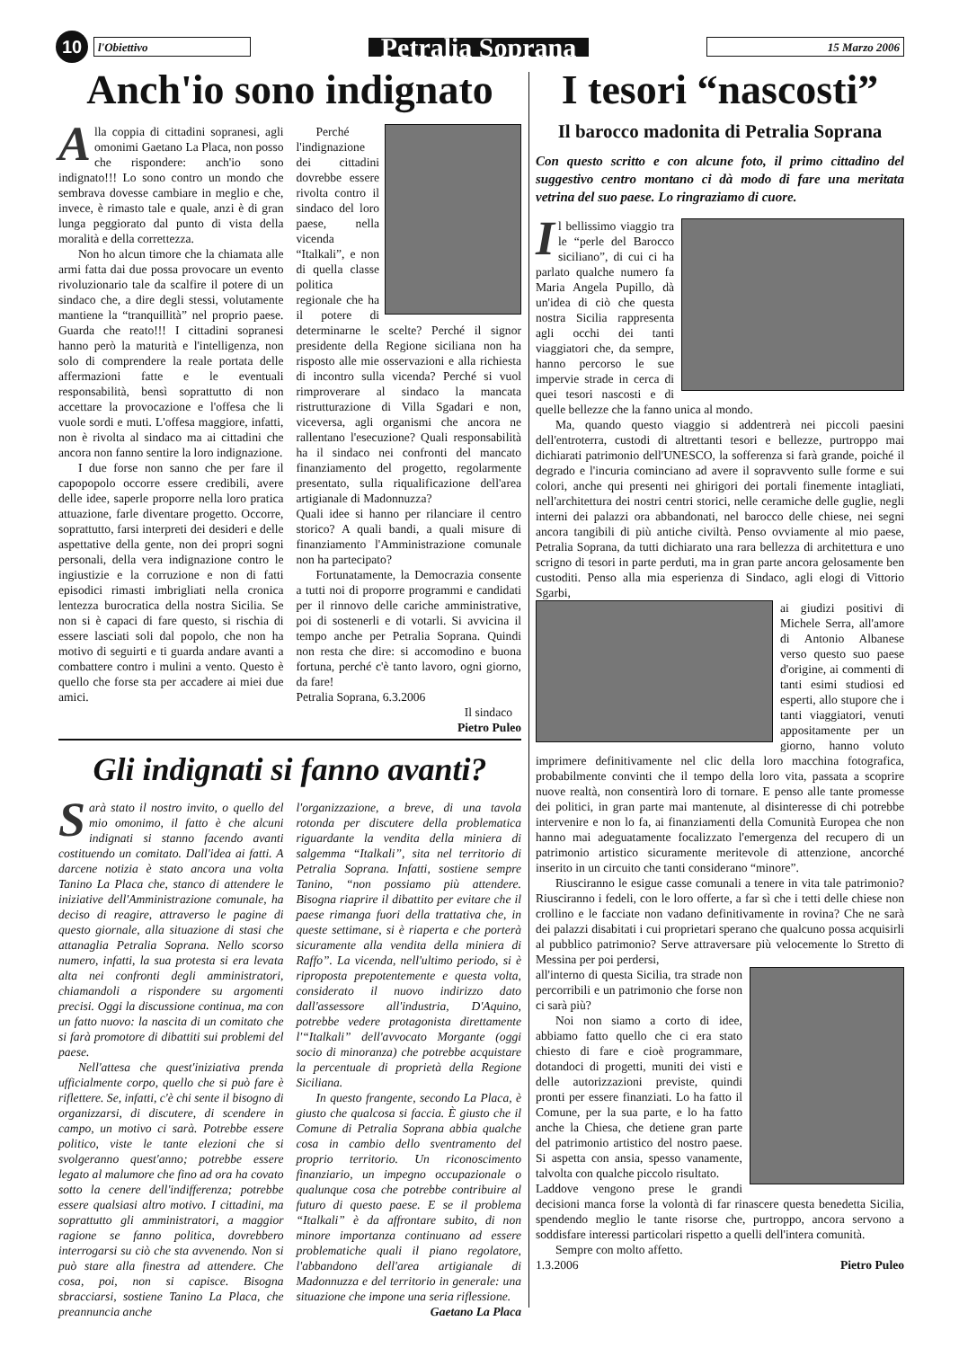10 l'Obiettivo
Petralia Soprana 15 Marzo 2006
Anch'io sono indignato
Alla coppia di cittadini sopranesi, agli omonimi Gaetano La Placa, non posso che rispondere: anch'io sono indignato!!! Lo sono contro un mondo che sembrava dovesse cambiare in meglio e che, invece, è rimasto tale e quale, anzi è di gran lunga peggiorato dal punto di vista della moralità e della correttezza.
Non ho alcun timore che la chiamata alle armi fatta dai due possa provocare un evento rivoluzionario tale da scalfire il potere di un sindaco che, a dire degli stessi, volutamente mantiene la “tranquillità” nel proprio paese. Guarda che reato!!! I cittadini sopranesi hanno però la maturità e l'intelligenza, non solo di comprendere la reale portata delle affermazioni fatte e le eventuali responsabilità, bensì soprattutto di non accettare la provocazione e l'offesa che li vuole sordi e muti. L'offesa maggiore, infatti, non è rivolta al sindaco ma ai cittadini che ancora non fanno sentire la loro indignazione.
I due forse non sanno che per fare il capopopolo occorre essere credibili, avere delle idee, saperle proporre nella loro pratica attuazione, farle diventare progetto. Occorre, soprattutto, farsi interpreti dei desideri e delle aspettative della gente, non dei propri sogni personali, della vera indignazione contro le ingiustizie e la corruzione e non di fatti episodici rimasti imbrigliati nella cronica lentezza burocratica della nostra Sicilia. Se non si è capaci di fare questo, si rischia di essere lasciati soli dal popolo, che non ha motivo di seguirti e ti guarda andare avanti a combattere contro i mulini a vento. Questo è quello che forse sta per accadere ai miei due amici.
Perché l'indignazione dei cittadini dovrebbe essere rivolta contro il sindaco del loro paese, nella vicenda “Italkali”, e non di quella classe politica regionale che ha il potere di determinarne le scelte? Perché il signor presidente della Regione siciliana non ha risposto alle mie osservazioni e alla richiesta di incontro sulla vicenda? Perché si vuol rimproverare al sindaco la mancata ristrutturazione di Villa Sgadari e non, viceversa, agli organismi che ancora ne rallentano l'esecuzione? Quali responsabilità ha il sindaco nei confronti del mancato finanziamento del progetto, regolarmente presentato, sulla riqualificazione dell'area artigianale di Madonnuzza?
Quali idee si hanno per rilanciare il centro storico? A quali bandi, a quali misure di finanziamento l'Amministrazione comunale non ha partecipato?
Fortunatamente, la Democrazia consente a tutti noi di proporre programmi e candidati per il rinnovo delle cariche amministrative, poi di sostenerli e di votarli. Si avvicina il tempo anche per Petralia Soprana. Quindi non resta che dire: si accomodino e buona fortuna, perché c'è tanto lavoro, ogni giorno, da fare!
Petralia Soprana, 6.3.2006
Il sindaco
Pietro Puleo
Gli indignati si fanno avanti?
Sarà stato il nostro invito, o quello del mio omonimo, il fatto è che alcuni indignati si stanno facendo avanti costituendo un comitato. Dall'idea ai fatti. A darcene notizia è stato ancora una volta Tanino La Placa che, stanco di attendere le iniziative dell'Amministrazione comunale, ha deciso di reagire, attraverso le pagine di questo giornale, alla situazione di stasi che attanaglia Petralia Soprana. Nello scorso numero, infatti, la sua protesta si era levata alta nei confronti degli amministratori, chiamandoli a rispondere su argomenti precisi. Oggi la discussione continua, ma con un fatto nuovo: la nascita di un comitato che si farà promotore di dibattiti sui problemi del paese.
Nell'attesa che quest'iniziativa prenda ufficialmente corpo, quello che si può fare è riflettere. Se, infatti, c'è chi sente il bisogno di organizzarsi, di discutere, di scendere in campo, un motivo ci sarà. Potrebbe essere politico, viste le tante elezioni che si svolgeranno quest'anno; potrebbe essere legato al malumore che fino ad ora ha covato sotto la cenere dell'indifferenza; potrebbe essere qualsiasi altro motivo. I cittadini, ma soprattutto gli amministratori, a maggior ragione se fanno politica, dovrebbero interrogarsi su ciò che sta avvenendo. Non si può stare alla finestra ad attendere. Che cosa, poi, non si capisce. Bisogna sbracciarsi, sostiene Tanino La Placa, che preannuncia anche
l'organizzazione, a breve, di una tavola rotonda per discutere della problematica riguardante la vendita della miniera di salgemma “Italkali”, sita nel territorio di Petralia Soprana. Infatti, sostiene sempre Tanino, “non possiamo più attendere. Bisogna riaprire il dibattito per evitare che il paese rimanga fuori della trattativa che, in queste settimane, si è riaperta e che porterà sicuramente alla vendita della miniera di Raffo”. La vicenda, nell'ultimo periodo, si è riproposta prepotentemente e questa volta, considerato il nuovo indirizzo dato dall'assessore all'industria, D'Aquino, potrebbe vedere protagonista direttamente l'“Italkali” dell'avvocato Morgante (oggi socio di minoranza) che potrebbe acquistare la percentuale di proprietà della Regione Siciliana.
In questo frangente, secondo La Placa, è giusto che qualcosa si faccia. È giusto che il Comune di Petralia Soprana abbia qualche cosa in cambio dello sventramento del proprio territorio. Un riconoscimento finanziario, un impegno occupazionale o qualunque cosa che potrebbe contribuire al futuro di questo paese. E se il problema “Italkali” è da affrontare subito, di non minore importanza continuano ad essere problematiche quali il piano regolatore, l'abbandono dell'area artigianale di Madonnuzza e del territorio in generale: una situazione che impone una seria riflessione.
Gaetano La Placa
I tesori “nascosti”
Il barocco madonita di Petralia Soprana
Con questo scritto e con alcune foto, il primo cittadino del suggestivo centro montano ci dà modo di fare una meritata vetrina del suo paese. Lo ringraziamo di cuore.
Il bellissimo viaggio tra le “perle del Barocco siciliano”, di cui ci ha parlato qualche numero fa Maria Angela Pupillo, dà un'idea di ciò che questa nostra Sicilia rappresenta agli occhi dei tanti viaggiatori che, da sempre, hanno percorso le sue impervie strade in cerca di quei tesori nascosti e di quelle bellezze che la fanno unica al mondo.
Ma, quando questo viaggio si addentrerà nei piccoli paesini dell'entroterra, custodi di altrettanti tesori e bellezze, purtroppo mai dichiarati patrimonio dell'UNESCO, la sofferenza si farà grande, poiché il degrado e l'incuria cominciano ad avere il sopravvento sulle forme e sui colori, anche qui presenti nei ghirigori dei portali finemente intagliati, nell'architettura dei nostri centri storici, nelle ceramiche delle guglie, negli interni dei palazzi ora abbandonati, nel barocco delle chiese, nei segni ancora tangibili di più antiche civiltà. Penso ovviamente al mio paese, Petralia Soprana, da tutti dichiarato una rara bellezza di architettura e uno scrigno di tesori in parte perduti, ma in gran parte ancora gelosamente ben custoditi. Penso alla mia esperienza di Sindaco, agli elogi di Vittorio Sgarbi,
ai giudizi positivi di Michele Serra, all'amore di Antonio Albanese verso questo suo paese d'origine, ai commenti di tanti esimi studiosi ed esperti, allo stupore che i tanti viaggiatori, venuti appositamente per un giorno, hanno voluto imprimere definitivamente nel clic della loro macchina fotografica, probabilmente convinti che il tempo della loro vita, passata a scoprire nuove realtà, non consentirà loro di tornare. E penso alle tante promesse dei politici, in gran parte mai mantenute, al disinteresse di chi potrebbe intervenire e non lo fa, ai finanziamenti della Comunità Europea che non hanno mai adeguatamente focalizzato l'emergenza del recupero di un patrimonio artistico sicuramente meritevole di attenzione, ancorché inserito in un circuito che tanti considerano “minore”.
Riusciranno le esigue casse comunali a tenere in vita tale patrimonio? Riusciranno i fedeli, con le loro offerte, a far sì che i tetti delle chiese non crollino e le facciate non vadano definitivamente in rovina? Che ne sarà dei palazzi disabitati i cui proprietari sperano che qualcuno possa acquisirli al pubblico patrimonio? Serve attraversare più velocemente lo Stretto di Messina per poi perdersi,
all'interno di questa Sicilia, tra strade non percorribili e un patrimonio che forse non ci sarà più?
Noi non siamo a corto di idee, abbiamo fatto quello che ci era stato chiesto di fare e cioè programmare, dotandoci di progetti, muniti dei visti e delle autorizzazioni previste, quindi pronti per essere finanziati. Lo ha fatto il Comune, per la sua parte, e lo ha fatto anche la Chiesa, che detiene gran parte del patrimonio artistico del nostro paese. Si aspetta con ansia, spesso vanamente, talvolta con qualche piccolo risultato.
Laddove vengono prese le grandi decisioni manca forse la volontà di far rinascere questa benedetta Sicilia, spendendo meglio le tante risorse che, purtroppo, ancora servono a soddisfare interessi particolari rispetto a quelli dell'intera comunità.
Sempre con molto affetto.
1.3.2006 Pietro Puleo